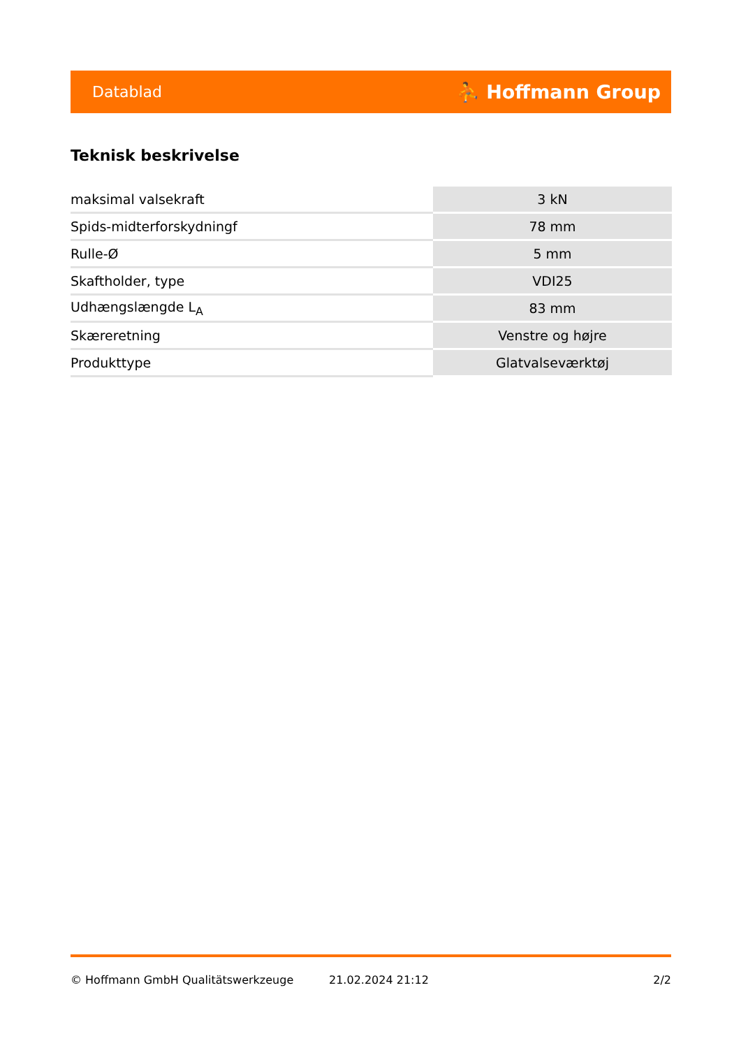Datablad ⛹ Hoffmann Group
Teknisk beskrivelse
| maksimal valsekraft | 3 kN |
| Spids-midterforskydningf | 78 mm |
| Rulle-Ø | 5 mm |
| Skaftholder, type | VDI25 |
| Udhængslængde L<sub>A</sub> | 83 mm |
| Skæreretning | Venstre og højre |
| Produkttype | Glatvalseværktøj |
© Hoffmann GmbH Qualitätswerkzeuge 21.02.2024 21:12 2/2